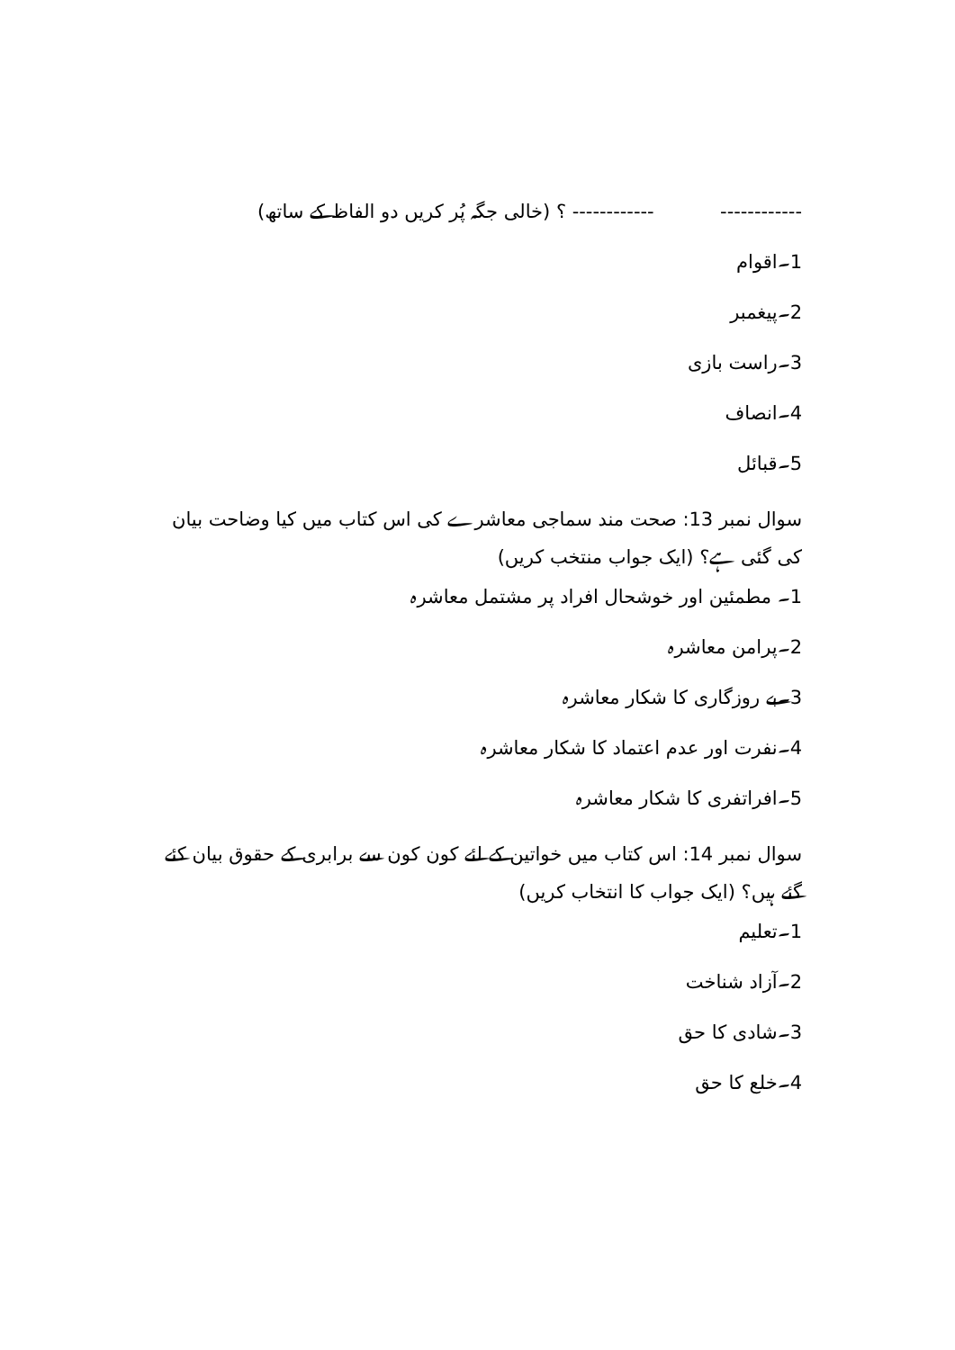------------ ------------ ؟ (خالی جگہ پُر کریں دو الفاظ کے ساتھ)
1۔اقوام
2۔پیغمبر
3۔راست بازی
4۔انصاف
5۔قبائل
سوال نمبر 13: صحت مند سماجی معاشرے کی اس کتاب میں کیا وضاحت بیان کی گئی ہے؟ (ایک جواب منتخب کریں)
1۔ مطمئین اور خوشحال افراد پر مشتمل معاشرہ
2۔پرامن معاشرہ
3۔بے روزگاری کا شکار معاشرہ
4۔نفرت اور عدم اعتماد کا شکار معاشرہ
5۔افراتفری کا شکار معاشرہ
سوال نمبر 14: اس کتاب میں خواتین کے لئے کون کون سے برابری کے حقوق بیان کئے گئے ہیں؟ (ایک جواب کا انتخاب کریں)
1۔تعلیم
2۔آزاد شناخت
3۔شادی کا حق
4۔خلع کا حق